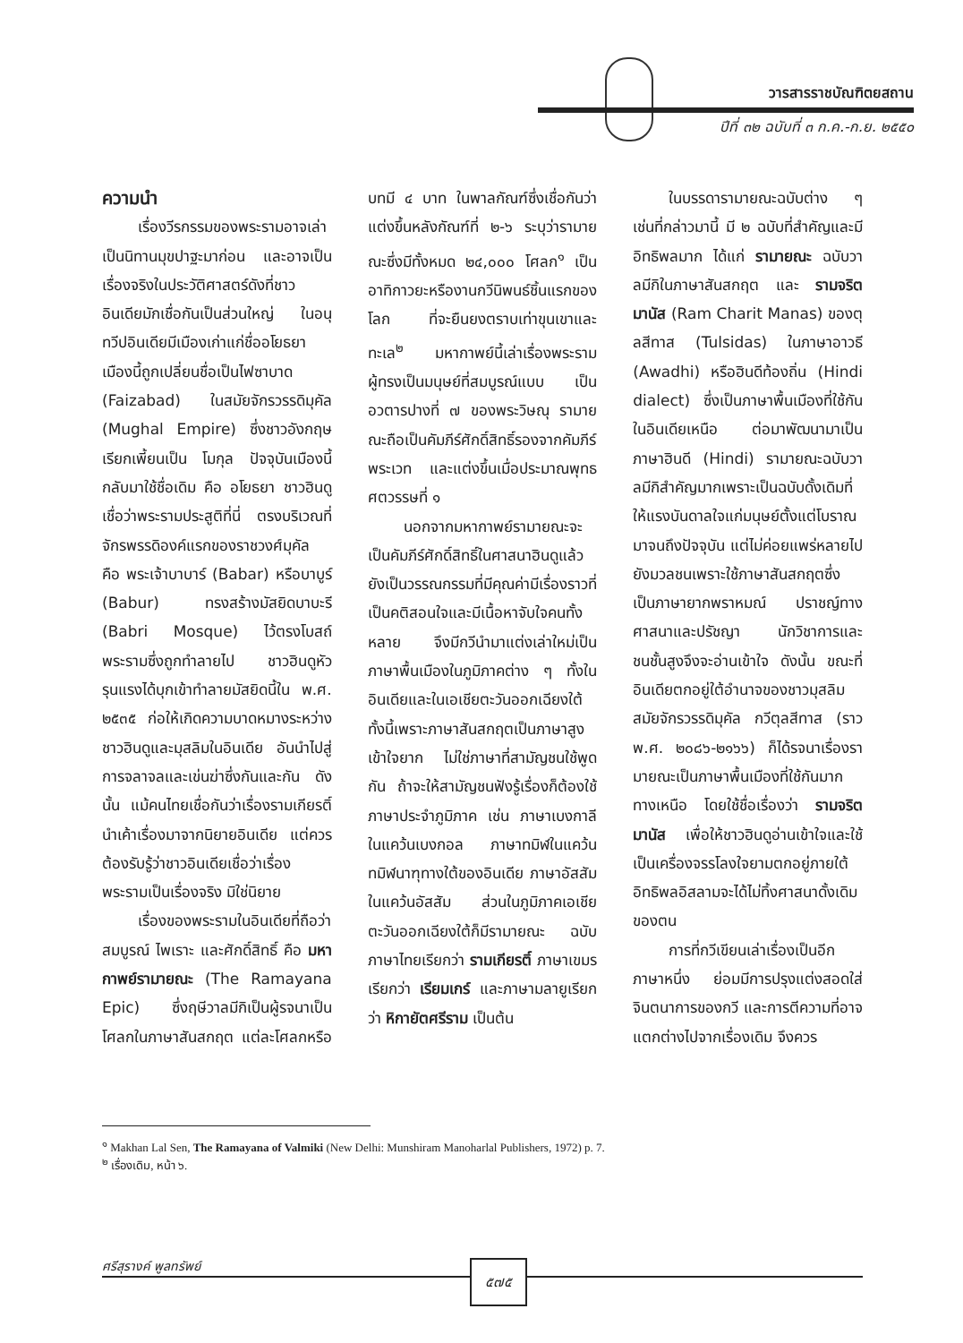วารสารราชบัณฑิตยสถาน
ปีที่ ๓๒ ฉบับที่ ๓ ก.ค.-ก.ย. ๒๕๕๐
ความนำ
เรื่องวีรกรรมของพระรามอาจเล่าเป็นนิทานมุขปาฐะมาก่อน และอาจเป็นเรื่องจริงในประวัติศาสตร์ดังที่ชาวอินเดียมักเชื่อกันเป็นส่วนใหญ่ ในอนุทวีปอินเดียมีเมืองเก่าแก่ชื่ออโยธยา เมืองนี้ถูกเปลี่ยนชื่อเป็นไฟซาบาด (Faizabad) ในสมัยจักรวรรดิมุคัล (Mughal Empire) ซึ่งชาวอังกฤษเรียกเพี้ยนเป็น โมกุล ปัจจุบันเมืองนี้กลับมาใช้ชื่อเดิม คือ อโยธยา ชาวฮินดูเชื่อว่าพระรามประสูติที่นี่ ตรงบริเวณที่จักรพรรดิองค์แรกของราชวงศ์มุคัล คือ พระเจ้าบาบาร์ (Babar) หรือบาบูร์ (Babur) ทรงสร้างมัสยิดบาบะรี (Babri Mosque) ไว้ตรงโบสถ์พระรามซึ่งถูกทำลายไป ชาวฮินดูหัวรุนแรงได้บุกเข้าทำลายมัสยิดนี้ใน พ.ศ. ๒๕๓๕ ก่อให้เกิดความบาดหมางระหว่างชาวฮินดูและมุสลิมในอินเดีย อันนำไปสู่การจลาจลและเข่นฆ่าซึ่งกันและกัน ดังนั้น แม้คนไทยเชื่อกันว่าเรื่องรามเกียรติ์นำเค้าเรื่องมาจากนิยายอินเดีย แต่ควรต้องรับรู้ว่าชาวอินเดียเชื่อว่าเรื่องพระรามเป็นเรื่องจริง มิใช่นิยาย
เรื่องของพระรามในอินเดียที่ถือว่าสมบูรณ์ ไพเราะ และศักดิ์สิทธิ์ คือ มหากาพย์รามายณะ (The Ramayana Epic) ซึ่งฤษีวาลมีกิเป็นผู้รจนาเป็นโศลกในภาษาสันสกฤต แต่ละโศลกหรือบทมี ๔ บาท ในพาลกัณฑ์ซึ่งเชื่อกันว่าแต่งขึ้นหลังกัณฑ์ที่ ๒-๖ ระบุว่ารามายณะซึ่งมีทั้งหมด ๒๔,๐๐๐ โศลก<sup>๑</sup> เป็นอาทิกาวยะหรืองานกวีนิพนธ์ชิ้นแรกของโลก ที่จะยืนยงตราบเท่าขุนเขาและทะเล<sup>๒</sup> มหากาพย์นี้เล่าเรื่องพระรามผู้ทรงเป็นมนุษย์ที่สมบูรณ์แบบ เป็นอวตารปางที่ ๗ ของพระวิษณุ รามายณะถือเป็นคัมภีร์ศักดิ์สิทธิ์รองจากคัมภีร์พระเวท และแต่งขึ้นเมื่อประมาณพุทธศตวรรษที่ ๑
นอกจากมหากาพย์รามายณะจะเป็นคัมภีร์ศักดิ์สิทธิ์ในศาสนาฮินดูแล้ว ยังเป็นวรรณกรรมที่มีคุณค่ามีเรื่องราวที่เป็นคติสอนใจและมีเนื้อหาจับใจคนทั้งหลาย จึงมีกวีนำมาแต่งเล่าใหม่เป็นภาษาพื้นเมืองในภูมิภาคต่าง ๆ ทั้งในอินเดียและในเอเชียตะวันออกเฉียงใต้ ทั้งนี้เพราะภาษาสันสกฤตเป็นภาษาสูง เข้าใจยาก ไม่ใช่ภาษาที่สามัญชนใช้พูดกัน ถ้าจะให้สามัญชนฟังรู้เรื่องก็ต้องใช้ภาษาประจำภูมิภาค เช่น ภาษาเบงกาลีในแคว้นเบงกอล ภาษาทมิฬในแคว้นทมิฬนาฑุทางใต้ของอินเดีย ภาษาอัสสัมในแคว้นอัสสัม ส่วนในภูมิภาคเอเชียตะวันออกเฉียงใต้ก็มีรามายณะ ฉบับภาษาไทยเรียกว่า รามเกียรติ์ ภาษาเขมรเรียกว่า เรียมเกร์ และภาษามลายูเรียกว่า หิกายัตศรีราม เป็นต้น
ในบรรดารามายณะฉบับต่าง ๆ เช่นที่กล่าวมานี้ มี ๒ ฉบับที่สำคัญและมีอิทธิพลมาก ได้แก่ รามายณะ ฉบับวาลมีกิในภาษาสันสกฤต และ รามจริตมานัส (Ram Charit Manas) ของตุลสีทาส (Tulsidas) ในภาษาอาวธี (Awadhi) หรือฮินดีท้องถิ่น (Hindi dialect) ซึ่งเป็นภาษาพื้นเมืองที่ใช้กันในอินเดียเหนือ ต่อมาพัฒนามาเป็นภาษาฮินดี (Hindi) รามายณะฉบับวาลมีกิสำคัญมากเพราะเป็นฉบับดั้งเดิมที่ให้แรงบันดาลใจแก่มนุษย์ตั้งแต่โบราณมาจนถึงปัจจุบัน แต่ไม่ค่อยแพร่หลายไปยังมวลชนเพราะใช้ภาษาสันสกฤตซึ่งเป็นภาษายากพราหมณ์ ปราชญ์ทางศาสนาและปรัชญา นักวิชาการและชนชั้นสูงจึงจะอ่านเข้าใจ ดังนั้น ขณะที่อินเดียตกอยู่ใต้อำนาจของชาวมุสลิมสมัยจักรวรรดิมุคัล กวีตุลสีทาส (ราว พ.ศ. ๒๐๘๖-๒๑๖๖) ก็ได้รจนาเรื่องรามายณะเป็นภาษาพื้นเมืองที่ใช้กันมากทางเหนือ โดยใช้ชื่อเรื่องว่า รามจริตมานัส เพื่อให้ชาวฮินดูอ่านเข้าใจและใช้เป็นเครื่องจรรโลงใจยามตกอยู่ภายใต้อิทธิพลอิสลามจะได้ไม่ทิ้งศาสนาดั้งเดิมของตน
การที่กวีเขียนเล่าเรื่องเป็นอีกภาษาหนึ่ง ย่อมมีการปรุงแต่งสอดใส่จินตนาการของกวี และการตีความที่อาจแตกต่างไปจากเรื่องเดิม จึงควร
<sup>๑</sup> Makhan Lal Sen, The Ramayana of Valmiki (New Delhi: Munshiram Manoharlal Publishers, 1972) p. 7.
<sup>๒</sup> เรื่องเดิม, หน้า ๖.
ศรีสุรางค์ พูลทรัพย์ ๕๗๕